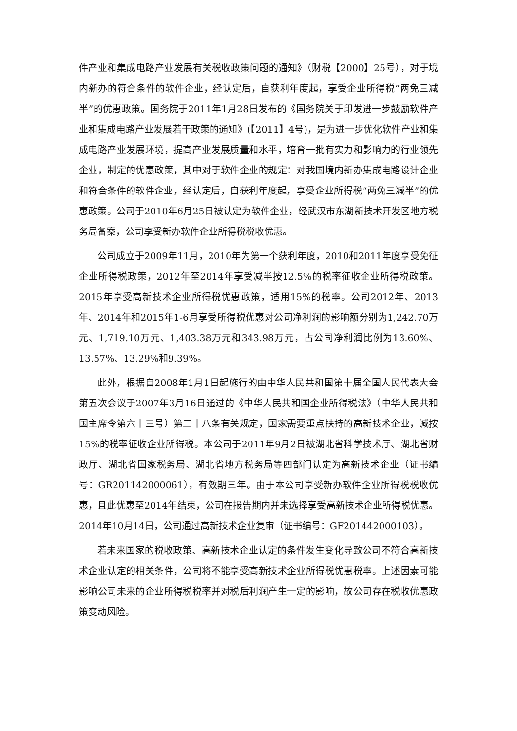件产业和集成电路产业发展有关税收政策问题的通知》（财税【2000】25号），对于境内新办的符合条件的软件企业，经认定后，自获利年度起，享受企业所得税“两免三减半”的优惠政策。国务院于2011年1月28日发布的《国务院关于印发进一步鼓励软件产业和集成电路产业发展若干政策的通知》(【2011】4号)，是为进一步优化软件产业和集成电路产业发展环境，提高产业发展质量和水平，培育一批有实力和影响力的行业领先企业，制定的优惠政策，其中对于软件企业的规定：对我国境内新办集成电路设计企业和符合条件的软件企业，经认定后，自获利年度起，享受企业所得税“两免三减半”的优惠政策。公司于2010年6月25日被认定为软件企业，经武汉市东湖新技术开发区地方税务局备案，公司享受新办软件企业所得税税收优惠。
公司成立于2009年11月，2010年为第一个获利年度，2010和2011年度享受免征企业所得税政策，2012年至2014年享受减半按12.5%的税率征收企业所得税政策。2015年享受高新技术企业所得税优惠政策，适用15%的税率。公司2012年、2013年、2014年和2015年1-6月享受所得税优惠对公司净利润的影响额分别为1,242.70万元、1,719.10万元、1,403.38万元和343.98万元，占公司净利润比例为13.60%、13.57%、13.29%和9.39%。
此外，根据自2008年1月1日起施行的由中华人民共和国第十届全国人民代表大会第五次会议于2007年3月16日通过的《中华人民共和国企业所得税法》（中华人民共和国主席令第六十三号）第二十八条有关规定，国家需要重点扶持的高新技术企业，减按15%的税率征收企业所得税。本公司于2011年9月2日被湖北省科学技术厅、湖北省财政厅、湖北省国家税务局、湖北省地方税务局等四部门认定为高新技术企业（证书编号：GR201142000061），有效期三年。由于本公司享受新办软件企业所得税税收优惠，且此优惠至2014年结束，公司在报告期内并未选择享受高新技术企业所得税优惠。2014年10月14日，公司通过高新技术企业复审（证书编号：GF201442000103）。
若未来国家的税收政策、高新技术企业认定的条件发生变化导致公司不符合高新技术企业认定的相关条件，公司将不能享受高新技术企业所得税优惠税率。上述因素可能影响公司未来的企业所得税税率并对税后利润产生一定的影响，故公司存在税收优惠政策变动风险。